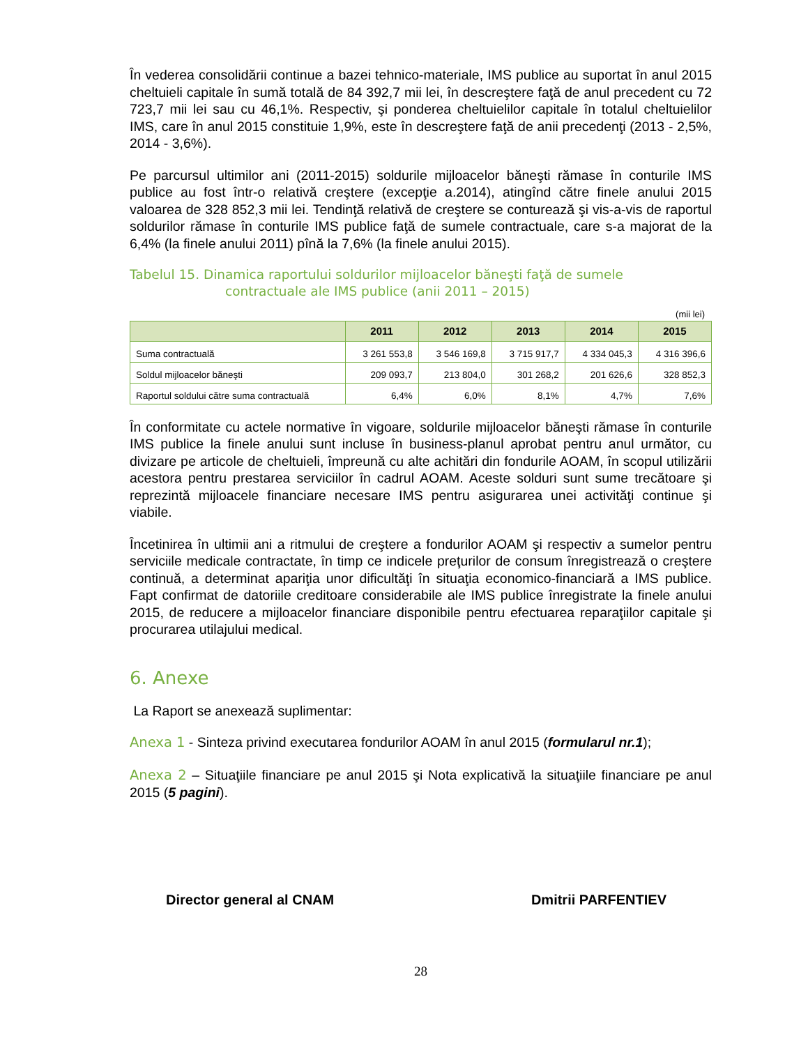În vederea consolidării continue a bazei tehnico-materiale, IMS publice au suportat în anul 2015 cheltuieli capitale în sumă totală de 84 392,7 mii lei, în descreştere faţă de anul precedent cu 72 723,7 mii lei sau cu 46,1%. Respectiv, şi ponderea cheltuielilor capitale în totalul cheltuielilor IMS, care în anul 2015 constituie 1,9%, este în descreştere faţă de anii precedenţi (2013 - 2,5%, 2014 - 3,6%).
Pe parcursul ultimilor ani (2011-2015) soldurile mijloacelor băneşti rămase în conturile IMS publice au fost într-o relativă creştere (excepţie a.2014), atingînd către finele anului 2015 valoarea de 328 852,3 mii lei. Tendinţă relativă de creştere se conturează şi vis-a-vis de raportul soldurilor rămase în conturile IMS publice faţă de sumele contractuale, care s-a majorat de la 6,4% (la finele anului 2011) pînă la 7,6% (la finele anului 2015).
Tabelul 15. Dinamica raportului soldurilor mijloacelor băneşti faţă de sumele
contractuale ale IMS publice (anii 2011 – 2015)
(mii lei)
| | 2011 | 2012 | 2013 | 2014 | 2015 |
| --- | --- | --- | --- | --- | --- |
| Suma contractuală | 3 261 553,8 | 3 546 169,8 | 3 715 917,7 | 4 334 045,3 | 4 316 396,6 |
| Soldul mijloacelor băneşti | 209 093,7 | 213 804,0 | 301 268,2 | 201 626,6 | 328 852,3 |
| Raportul soldului către suma contractuală | 6,4% | 6,0% | 8,1% | 4,7% | 7,6% |
În conformitate cu actele normative în vigoare, soldurile mijloacelor băneşti rămase în conturile IMS publice la finele anului sunt incluse în business-planul aprobat pentru anul următor, cu divizare pe articole de cheltuieli, împreună cu alte achitări din fondurile AOAM, în scopul utilizării acestora pentru prestarea serviciilor în cadrul AOAM. Aceste solduri sunt sume trecătoare şi reprezintă mijloacele financiare necesare IMS pentru asigurarea unei activităţi continue şi viabile.
Încetinirea în ultimii ani a ritmului de creştere a fondurilor AOAM şi respectiv a sumelor pentru serviciile medicale contractate, în timp ce indicele preţurilor de consum înregistrează o creştere continuă, a determinat apariţia unor dificultăţi în situaţia economico-financiară a IMS publice. Fapt confirmat de datoriile creditoare considerabile ale IMS publice înregistrate la finele anului 2015, de reducere a mijloacelor financiare disponibile pentru efectuarea reparaţiilor capitale şi procurarea utilajului medical.
6. Anexe
La Raport se anexează suplimentar:
Anexa 1 - Sinteza privind executarea fondurilor AOAM în anul 2015 (formularul nr.1);
Anexa 2 – Situaţiile financiare pe anul 2015 şi Nota explicativă la situaţiile financiare pe anul 2015 (5 pagini).
Director general al CNAM Dmitrii PARFENTIEV
28